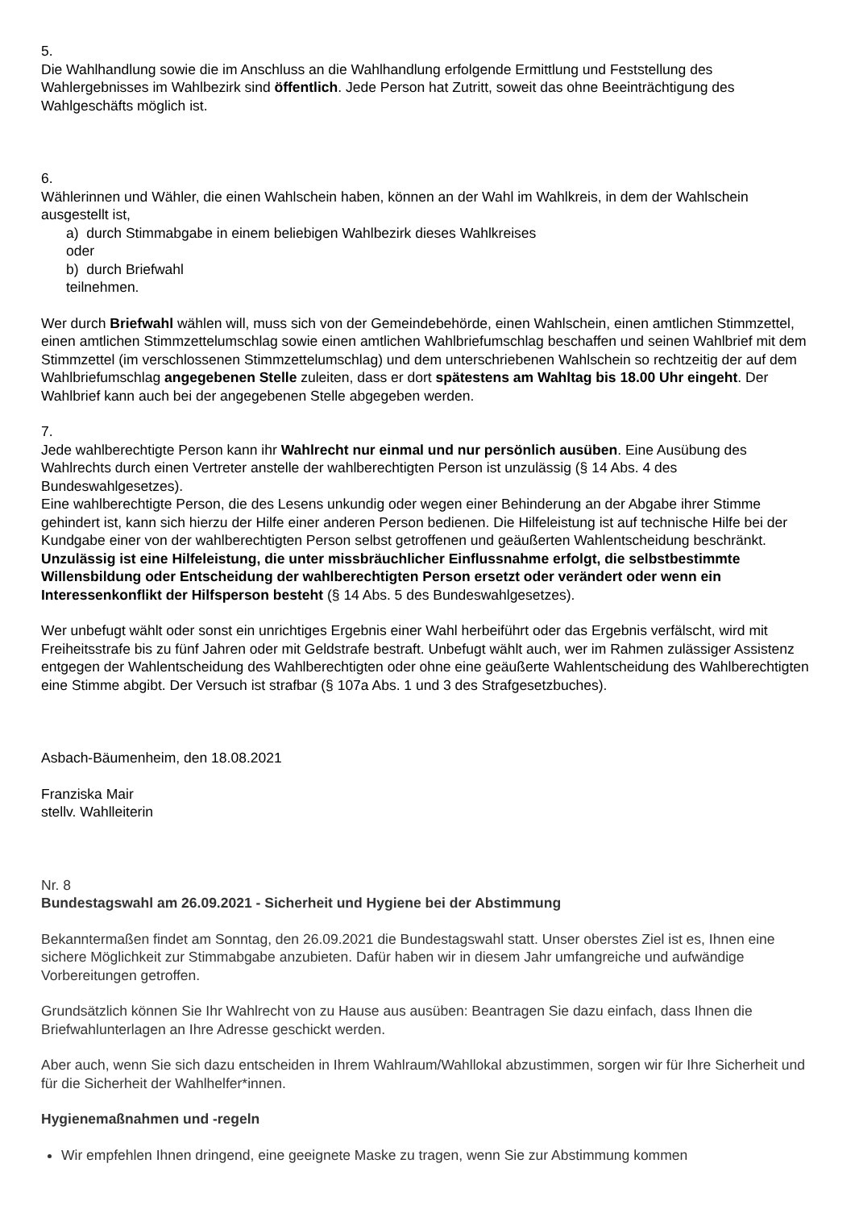5.
Die Wahlhandlung sowie die im Anschluss an die Wahlhandlung erfolgende Ermittlung und Feststellung des Wahlergebnisses im Wahlbezirk sind öffentlich. Jede Person hat Zutritt, soweit das ohne Beeinträchtigung des Wahlgeschäfts möglich ist.
6.
Wählerinnen und Wähler, die einen Wahlschein haben, können an der Wahl im Wahlkreis, in dem der Wahlschein ausgestellt ist,
a) durch Stimmabgabe in einem beliebigen Wahlbezirk dieses Wahlkreises
oder
b) durch Briefwahl
teilnehmen.
Wer durch Briefwahl wählen will, muss sich von der Gemeindebehörde, einen Wahlschein, einen amtlichen Stimmzettel, einen amtlichen Stimmzettelumschlag sowie einen amtlichen Wahlbriefumschlag beschaffen und seinen Wahlbrief mit dem Stimmzettel (im verschlossenen Stimmzettelumschlag) und dem unterschriebenen Wahlschein so rechtzeitig der auf dem Wahlbriefumschlag angegebenen Stelle zuleiten, dass er dort spätestens am Wahltag bis 18.00 Uhr eingeht. Der Wahlbrief kann auch bei der angegebenen Stelle abgegeben werden.
7.
Jede wahlberechtigte Person kann ihr Wahlrecht nur einmal und nur persönlich ausüben. Eine Ausübung des Wahlrechts durch einen Vertreter anstelle der wahlberechtigten Person ist unzulässig (§ 14 Abs. 4 des Bundeswahlgesetzes).
Eine wahlberechtigte Person, die des Lesens unkundig oder wegen einer Behinderung an der Abgabe ihrer Stimme gehindert ist, kann sich hierzu der Hilfe einer anderen Person bedienen. Die Hilfeleistung ist auf technische Hilfe bei der Kundgabe einer von der wahlberechtigten Person selbst getroffenen und geäußerten Wahlentscheidung beschränkt. Unzulässig ist eine Hilfeleistung, die unter missbräuchlicher Einflussnahme erfolgt, die selbstbestimmte Willensbildung oder Entscheidung der wahlberechtigten Person ersetzt oder verändert oder wenn ein Interessenkonflikt der Hilfsperson besteht (§ 14 Abs. 5 des Bundeswahlgesetzes).
Wer unbefugt wählt oder sonst ein unrichtiges Ergebnis einer Wahl herbeiführt oder das Ergebnis verfälscht, wird mit Freiheitsstrafe bis zu fünf Jahren oder mit Geldstrafe bestraft. Unbefugt wählt auch, wer im Rahmen zulässiger Assistenz entgegen der Wahlentscheidung des Wahlberechtigten oder ohne eine geäußerte Wahlentscheidung des Wahlberechtigten eine Stimme abgibt. Der Versuch ist strafbar (§ 107a Abs. 1 und 3 des Strafgesetzbuches).
Asbach-Bäumenheim, den 18.08.2021
Franziska Mair
stellv. Wahlleiterin
Nr. 8
Bundestagswahl am 26.09.2021 - Sicherheit und Hygiene bei der Abstimmung
Bekanntermaßen findet am Sonntag, den 26.09.2021 die Bundestagswahl statt. Unser oberstes Ziel ist es, Ihnen eine sichere Möglichkeit zur Stimmabgabe anzubieten. Dafür haben wir in diesem Jahr umfangreiche und aufwändige Vorbereitungen getroffen.
Grundsätzlich können Sie Ihr Wahlrecht von zu Hause aus ausüben: Beantragen Sie dazu einfach, dass Ihnen die Briefwahlunterlagen an Ihre Adresse geschickt werden.
Aber auch, wenn Sie sich dazu entscheiden in Ihrem Wahlraum/Wahllokal abzustimmen, sorgen wir für Ihre Sicherheit und für die Sicherheit der Wahlhelfer*innen.
Hygienemaßnahmen und -regeln
Wir empfehlen Ihnen dringend, eine geeignete Maske zu tragen, wenn Sie zur Abstimmung kommen